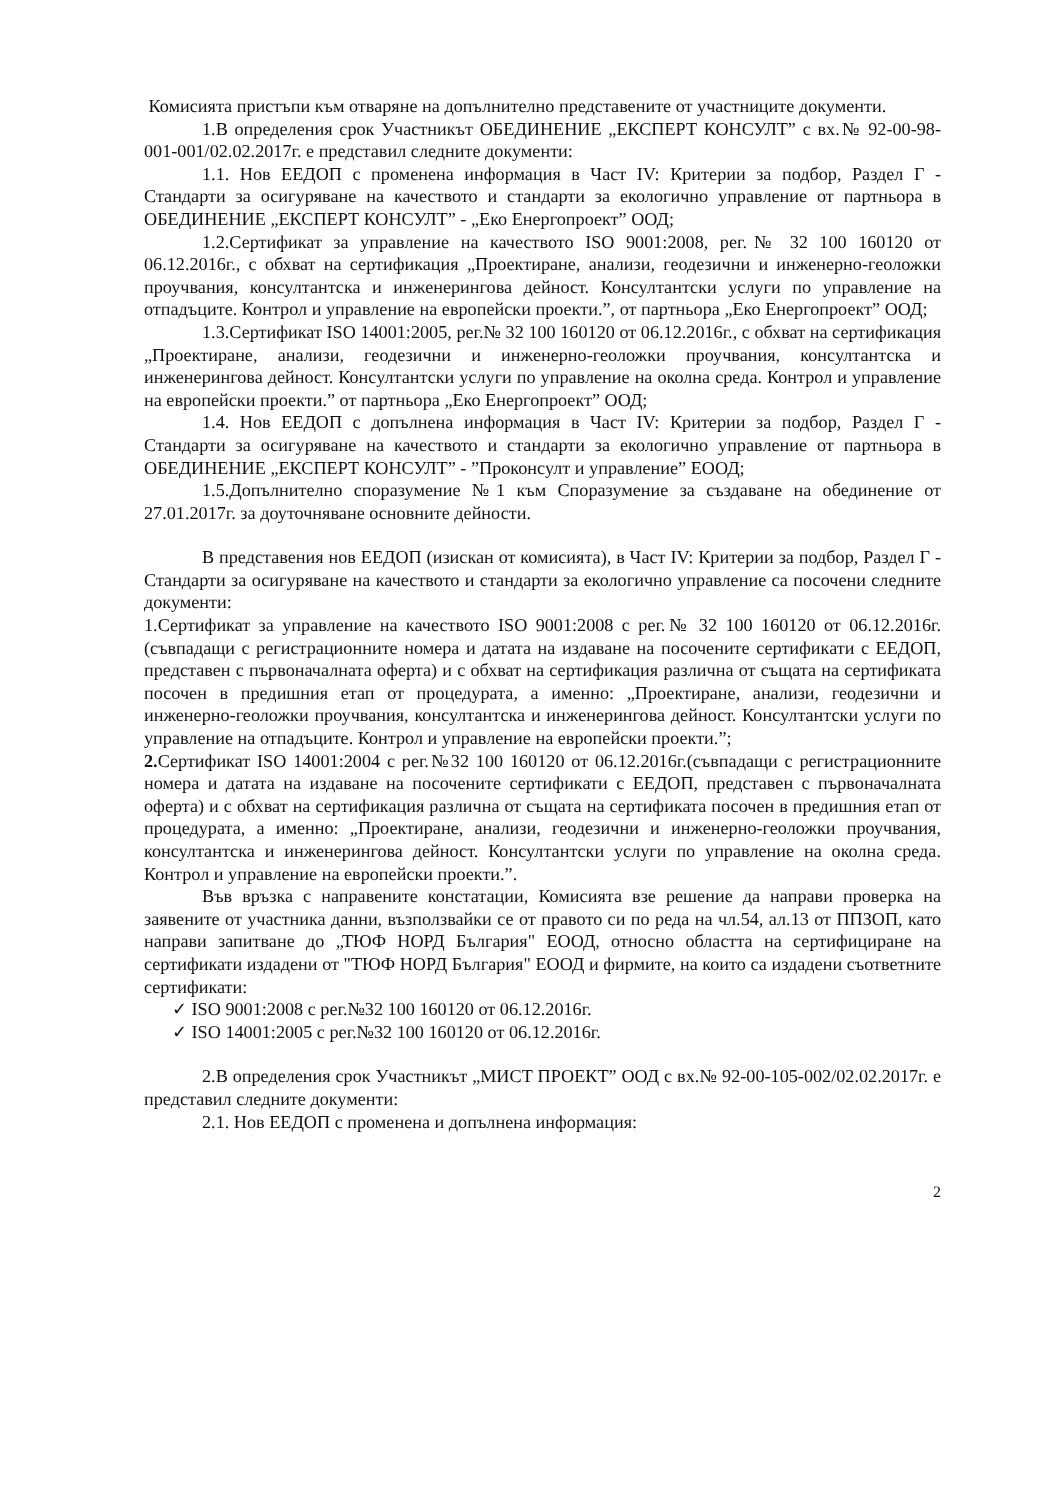Комисията пристъпи към отваряне на допълнително представените от участниците документи.
1.В определения срок Участникът ОБЕДИНЕНИЕ „ЕКСПЕРТ КОНСУЛТ” с вх.№ 92-00-98-001-001/02.02.2017г. е представил следните документи:
1.1. Нов ЕЕДОП с променена информация в Част IV: Критерии за подбор, Раздел Г - Стандарти за осигуряване на качеството и стандарти за екологично управление от партньора в ОБЕДИНЕНИЕ „ЕКСПЕРТ КОНСУЛТ” - „Еко Енергопроект” ООД;
1.2.Сертификат за управление на качеството ISO 9001:2008, рег.№ 32 100 160120 от 06.12.2016г., с обхват на сертификация „Проектиране, анализи, геодезични и инженерно-геоложки проучвания, консултантска и инженерингова дейност. Консултантски услуги по управление на отпадъците. Контрол и управление на европейски проекти.”, от партньора „Еко Енергопроект” ООД;
1.3.Сертификат ISO 14001:2005, рег.№ 32 100 160120 от 06.12.2016г., с обхват на сертификация „Проектиране, анализи, геодезични и инженерно-геоложки проучвания, консултантска и инженерингова дейност. Консултантски услуги по управление на околна среда. Контрол и управление на европейски проекти.” от партньора „Еко Енергопроект” ООД;
1.4. Нов ЕЕДОП с допълнена информация в Част IV: Критерии за подбор, Раздел Г - Стандарти за осигуряване на качеството и стандарти за екологично управление от партньора в ОБЕДИНЕНИЕ „ЕКСПЕРТ КОНСУЛТ” - ”Проконсулт и управление” ЕООД;
1.5.Допълнително споразумение №1 към Споразумение за създаване на обединение от 27.01.2017г. за доуточняване основните дейности.
В представения нов ЕЕДОП (изискан от комисията), в Част IV: Критерии за подбор, Раздел Г - Стандарти за осигуряване на качеството и стандарти за екологично управление са посочени следните документи:
1.Сертификат за управление на качеството ISO 9001:2008 с рег.№ 32 100 160120 от 06.12.2016г. (съвпадащи с регистрационните номера и датата на издаване на посочените сертификати с ЕЕДОП, представен с първоначалната оферта) и с обхват на сертификация различна от същата на сертификата посочен в предишния етап от процедурата, а именно: „Проектиране, анализи, геодезични и инженерно-геоложки проучвания, консултантска и инженерингова дейност. Консултантски услуги по управление на отпадъците. Контрол и управление на европейски проекти.”;
2. Сертификат ISO 14001:2004 с рег.№32 100 160120 от 06.12.2016г.(съвпадащи с регистрационните номера и датата на издаване на посочените сертификати с ЕЕДОП, представен с първоначалната оферта) и с обхват на сертификация различна от същата на сертификата посочен в предишния етап от процедурата, а именно: „Проектиране, анализи, геодезични и инженерно-геоложки проучвания, консултантска и инженерингова дейност. Консултантски услуги по управление на околна среда. Контрол и управление на европейски проекти.”.
Във връзка с направените констатации, Комисията взе решение да направи проверка на заявените от участника данни, възползвайки се от правото си по реда на чл.54, ал.13 от ППЗОП, като направи запитване до „ТЮФ НОРД България" ЕООД, относно областта на сертифициране на сертификати издадени от "ТЮФ НОРД България" ЕООД и фирмите, на които са издадени съответните сертификати:
✓ ISO 9001:2008 с рег.№32 100 160120 от 06.12.2016г.
✓ ISO 14001:2005 с рег.№32 100 160120 от 06.12.2016г.
2.В определения срок Участникът „МИСТ ПРОЕКТ” ООД с вх.№ 92-00-105-002/02.02.2017г. е представил следните документи:
2.1. Нов ЕЕДОП с променена и допълнена информация:
2